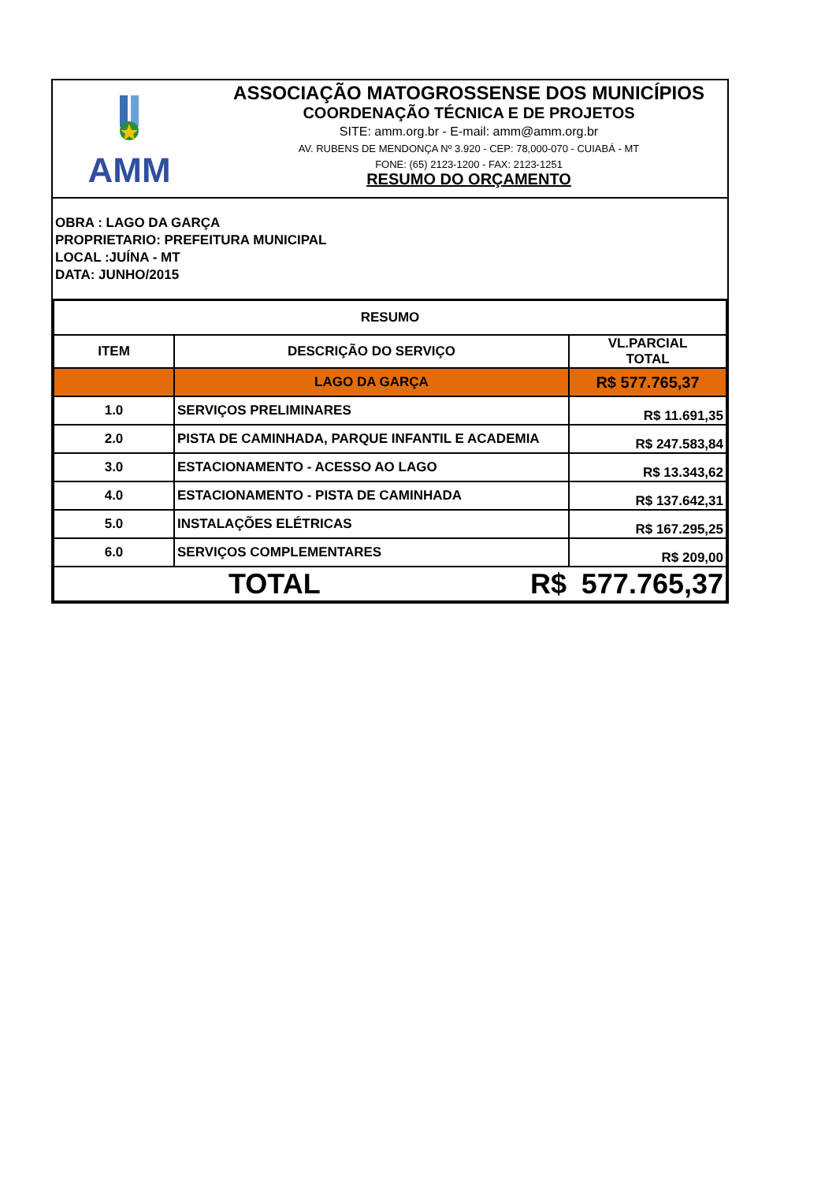AMM
ASSOCIAÇÃO MATOGROSSENSE DOS MUNICÍPIOS
COORDENAÇÃO TÉCNICA E DE PROJETOS
SITE: amm.org.br - E-mail: amm@amm.org.br
AV. RUBENS DE MENDONÇA Nº 3.920 - CEP: 78,000-070 - CUIABÁ - MT
FONE: (65) 2123-1200 - FAX: 2123-1251
RESUMO DO ORÇAMENTO
OBRA : LAGO DA GARÇA
PROPRIETARIO: PREFEITURA MUNICIPAL
LOCAL :JUÍNA - MT
DATA: JUNHO/2015
| RESUMO | | |
| ITEM | DESCRIÇÃO DO SERVIÇO | VL.PARCIAL TOTAL |
| | LAGO DA GARÇA | R$ 577.765,37 |
| 1.0 | SERVIÇOS PRELIMINARES | R$ 11.691,35 |
| 2.0 | PISTA DE CAMINHADA, PARQUE INFANTIL E ACADEMIA | R$ 247.583,84 |
| 3.0 | ESTACIONAMENTO - ACESSO AO LAGO | R$ 13.343,62 |
| 4.0 | ESTACIONAMENTO - PISTA DE CAMINHADA | R$ 137.642,31 |
| 5.0 | INSTALAÇÕES ELÉTRICAS | R$ 167.295,25 |
| 6.0 | SERVIÇOS COMPLEMENTARES | R$ 209,00 |
| TOTAL R$ | | 577.765,37 |